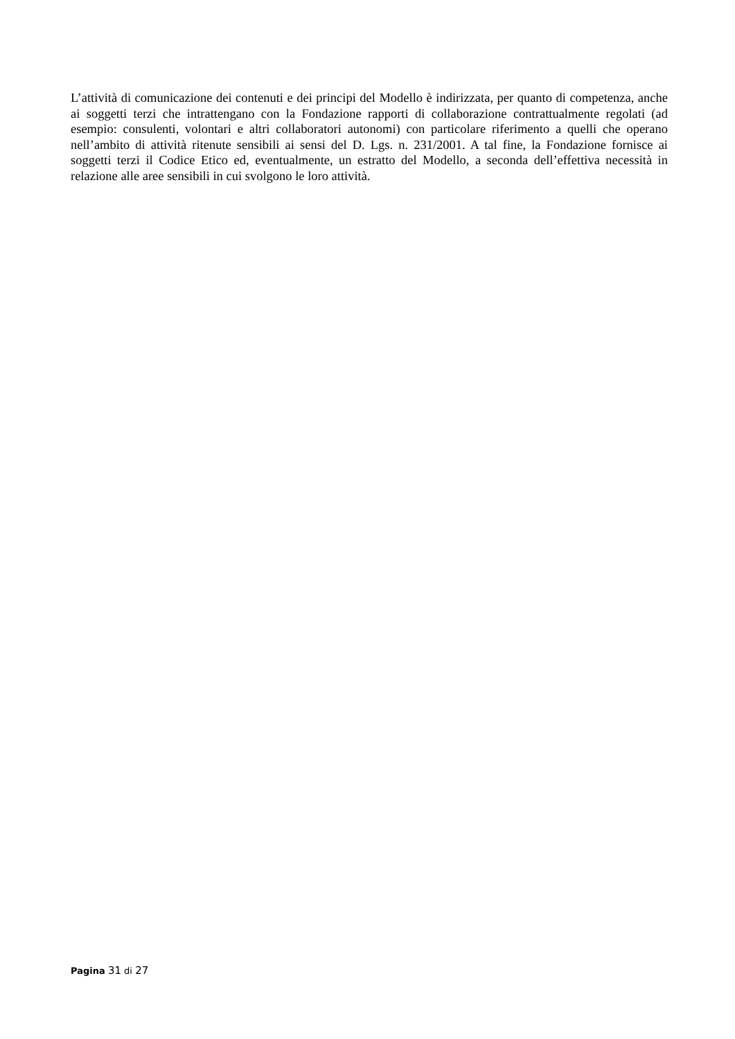L’attività di comunicazione dei contenuti e dei principi del Modello è indirizzata, per quanto di competenza, anche ai soggetti terzi che intrattengano con la Fondazione rapporti di collaborazione contrattualmente regolati (ad esempio: consulenti, volontari e altri collaboratori autonomi) con particolare riferimento a quelli che operano nell’ambito di attività ritenute sensibili ai sensi del D. Lgs. n. 231/2001. A tal fine, la Fondazione fornisce ai soggetti terzi il Codice Etico ed, eventualmente, un estratto del Modello, a seconda dell’effettiva necessità in relazione alle aree sensibili in cui svolgono le loro attività.
Pagina 31 di 27